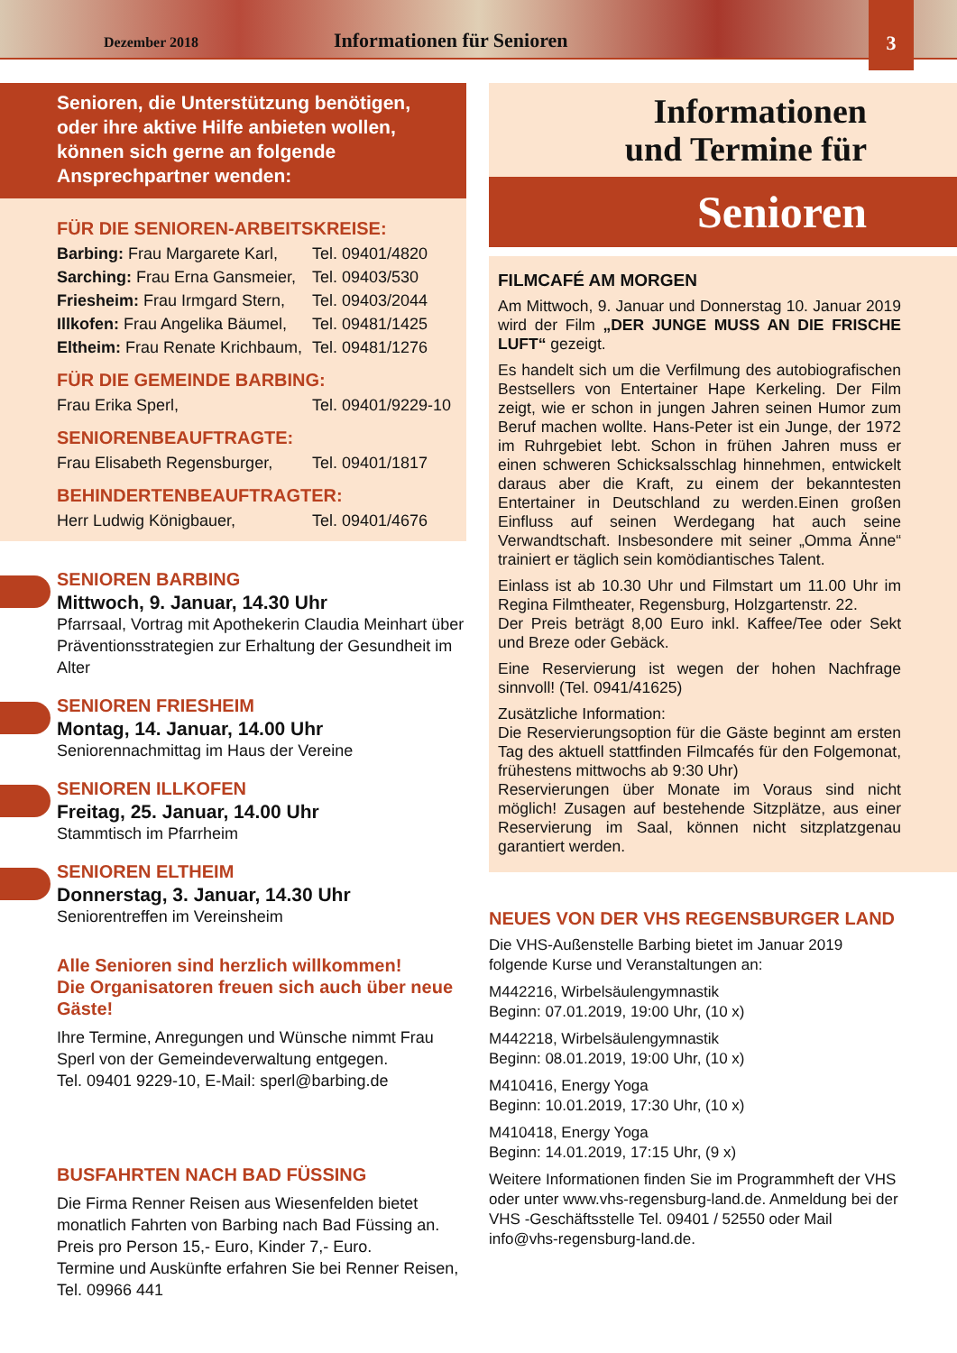Dezember 2018 Informationen für Senioren 3
Senioren, die Unterstützung benötigen, oder ihre aktive Hilfe anbieten wollen, können sich gerne an folgende Ansprechpartner wenden:
FÜR DIE SENIOREN-ARBEITSKREISE:
Barbing: Frau Margarete Karl, Tel. 09401/4820
Sarching: Frau Erna Gansmeier, Tel. 09403/530
Friesheim: Frau Irmgard Stern, Tel. 09403/2044
Illkofen: Frau Angelika Bäumel, Tel. 09481/1425
Eltheim: Frau Renate Krichbaum, Tel. 09481/1276
FÜR DIE GEMEINDE BARBING:
Frau Erika Sperl, Tel. 09401/9229-10
SENIORENBEAUFTRAGTE:
Frau Elisabeth Regensburger, Tel. 09401/1817
BEHINDERTENBEAUFTRAGTER:
Herr Ludwig Königbauer, Tel. 09401/4676
SENIOREN BARBING
Mittwoch, 9. Januar, 14.30 Uhr
Pfarrsaal, Vortrag mit Apothekerin Claudia Meinhart über Präventionsstrategien zur Erhaltung der Gesundheit im Alter
SENIOREN FRIESHEIM
Montag, 14. Januar, 14.00 Uhr
Seniorennachmittag im Haus der Vereine
SENIOREN ILLKOFEN
Freitag, 25. Januar, 14.00 Uhr
Stammtisch im Pfarrheim
SENIOREN ELTHEIM
Donnerstag, 3. Januar, 14.30 Uhr
Seniorentreffen im Vereinsheim
Alle Senioren sind herzlich willkommen!
Die Organisatoren freuen sich auch über neue Gäste!
Ihre Termine, Anregungen und Wünsche nimmt Frau Sperl von der Gemeindeverwaltung entgegen.
Tel. 09401 9229-10, E-Mail: sperl@barbing.de
BUSFAHRTEN NACH BAD FÜSSING
Die Firma Renner Reisen aus Wiesenfelden bietet monatlich Fahrten von Barbing nach Bad Füssing an. Preis pro Person 15,- Euro, Kinder 7,- Euro.
Termine und Auskünfte erfahren Sie bei Renner Reisen, Tel. 09966 441
Informationen
und Termine für
Senioren
FILMCAFÉ AM MORGEN
Am Mittwoch, 9. Januar und Donnerstag 10. Januar 2019 wird der Film „DER JUNGE MUSS AN DIE FRISCHE LUFT“ gezeigt.
Es handelt sich um die Verfilmung des autobiografischen Bestsellers von Entertainer Hape Kerkeling. Der Film zeigt, wie er schon in jungen Jahren seinen Humor zum Beruf machen wollte. Hans-Peter ist ein Junge, der 1972 im Ruhrgebiet lebt. Schon in frühen Jahren muss er einen schweren Schicksalsschlag hinnehmen, entwickelt daraus aber die Kraft, zu einem der bekanntesten Entertainer in Deutschland zu werden.Einen großen Einfluss auf seinen Werdegang hat auch seine Verwandtschaft. Insbesondere mit seiner „Omma Änne“ trainiert er täglich sein komödiantisches Talent.
Einlass ist ab 10.30 Uhr und Filmstart um 11.00 Uhr im Regina Filmtheater, Regensburg, Holzgartenstr. 22.
Der Preis beträgt 8,00 Euro inkl. Kaffee/Tee oder Sekt und Breze oder Gebäck.
Eine Reservierung ist wegen der hohen Nachfrage sinnvoll! (Tel. 0941/41625)
Zusätzliche Information:
Die Reservierungsoption für die Gäste beginnt am ersten Tag des aktuell stattfinden Filmcafés für den Folgemonat, frühestens mittwochs ab 9:30 Uhr)
Reservierungen über Monate im Voraus sind nicht möglich! Zusagen auf bestehende Sitzplätze, aus einer Reservierung im Saal, können nicht sitzplatzgenau garantiert werden.
NEUES VON DER VHS REGENSBURGER LAND
Die VHS-Außenstelle Barbing bietet im Januar 2019 folgende Kurse und Veranstaltungen an:
M442216, Wirbelsäulengymnastik
Beginn: 07.01.2019, 19:00 Uhr, (10 x)
M442218, Wirbelsäulengymnastik
Beginn: 08.01.2019, 19:00 Uhr, (10 x)
M410416, Energy Yoga
Beginn: 10.01.2019, 17:30 Uhr, (10 x)
M410418, Energy Yoga
Beginn: 14.01.2019, 17:15 Uhr, (9 x)
Weitere Informationen finden Sie im Programmheft der VHS oder unter www.vhs-regensburg-land.de. Anmeldung bei der VHS -Geschäftsstelle Tel. 09401 / 52550 oder Mail info@vhs-regensburg-land.de.